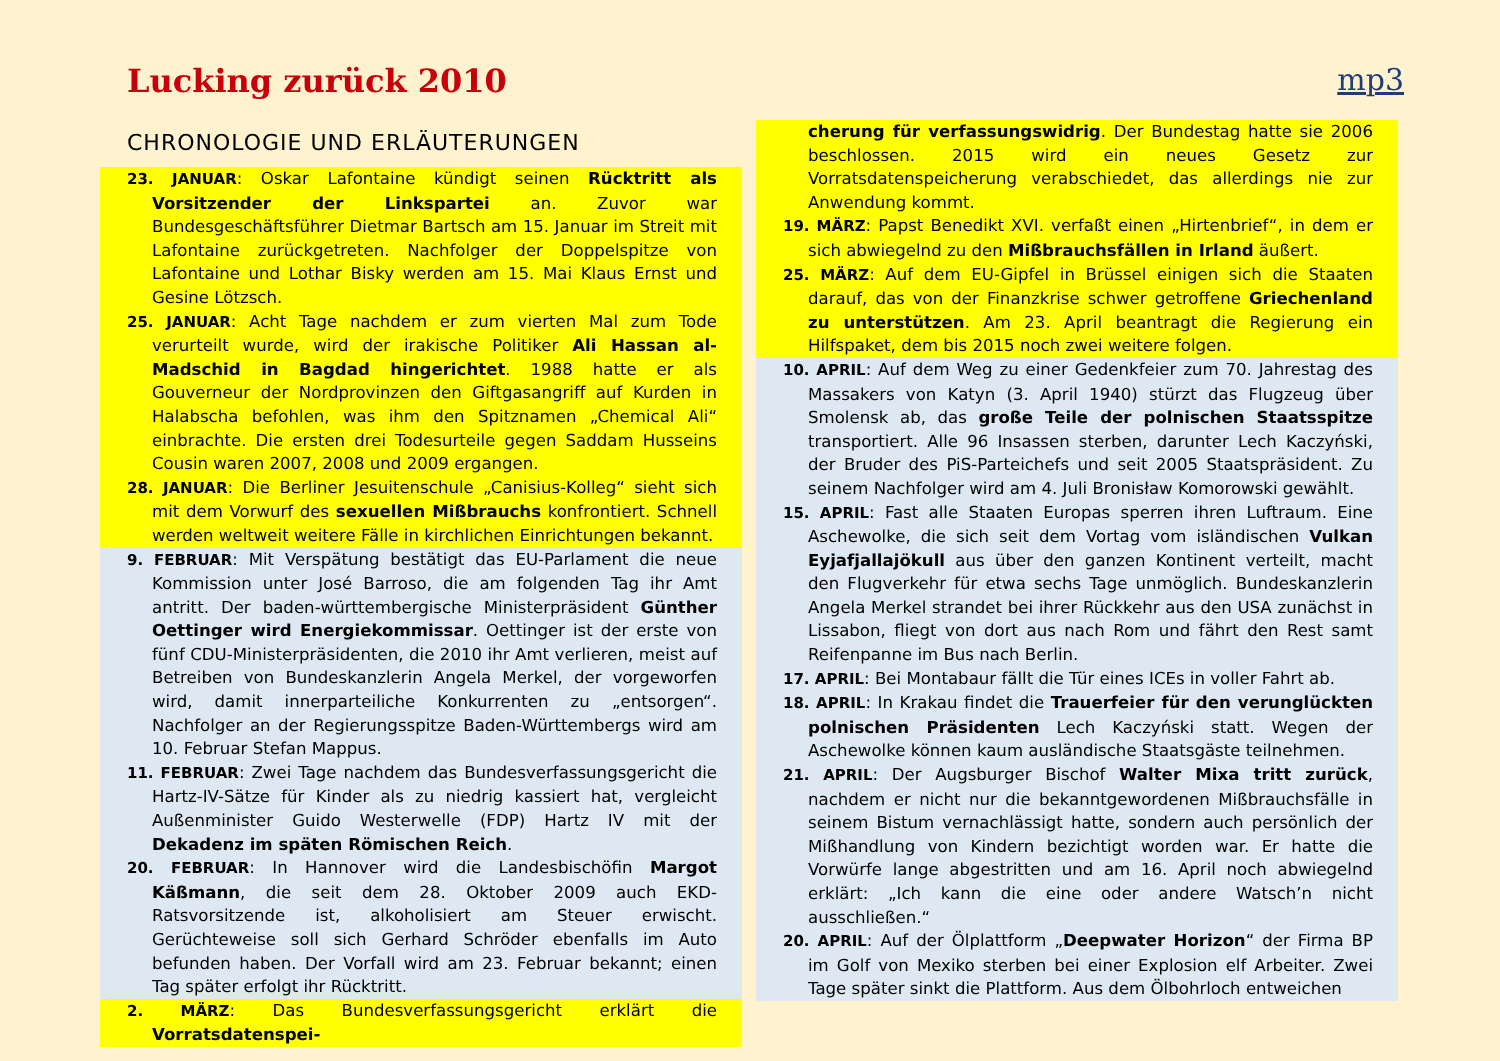Lucking zurück 2010 mp3
CHRONOLOGIE UND ERLÄUTERUNGEN
23. JANUAR: Oskar Lafontaine kündigt seinen Rücktritt als Vorsitzender der Linkspartei an. Zuvor war Bundesgeschäftsführer Dietmar Bartsch am 15. Januar im Streit mit Lafontaine zurückgetreten. Nachfolger der Doppelspitze von Lafontaine und Lothar Bisky werden am 15. Mai Klaus Ernst und Gesine Lötzsch.
25. JANUAR: Acht Tage nachdem er zum vierten Mal zum Tode verurteilt wurde, wird der irakische Politiker Ali Hassan al-Madschid in Bagdad hingerichtet. 1988 hatte er als Gouverneur der Nordprovinzen den Giftgasangriff auf Kurden in Halabscha befohlen, was ihm den Spitznamen „Chemical Ali“ einbrachte. Die ersten drei Todesurteile gegen Saddam Husseins Cousin waren 2007, 2008 und 2009 ergangen.
28. JANUAR: Die Berliner Jesuitenschule „Canisius-Kolleg“ sieht sich mit dem Vorwurf des sexuellen Mißbrauchs konfrontiert. Schnell werden weltweit weitere Fälle in kirchlichen Einrichtungen bekannt.
9. FEBRUAR: Mit Verspätung bestätigt das EU-Parlament die neue Kommission unter José Barroso, die am folgenden Tag ihr Amt antritt. Der baden-württembergische Ministerpräsident Günther Oettinger wird Energiekommissar. Oettinger ist der erste von fünf CDU-Ministerpräsidenten, die 2010 ihr Amt verlieren, meist auf Betreiben von Bundeskanzlerin Angela Merkel, der vorgeworfen wird, damit innerparteiliche Konkurrenten zu „entsorgen“. Nachfolger an der Regierungsspitze Baden-Württembergs wird am 10. Februar Stefan Mappus.
11. FEBRUAR: Zwei Tage nachdem das Bundesverfassungsgericht die Hartz-IV-Sätze für Kinder als zu niedrig kassiert hat, vergleicht Außenminister Guido Westerwelle (FDP) Hartz IV mit der Dekadenz im späten Römischen Reich.
20. FEBRUAR: In Hannover wird die Landesbischöfin Margot Käßmann, die seit dem 28. Oktober 2009 auch EKD-Ratsvorsitzende ist, alkoholisiert am Steuer erwischt. Gerüchteweise soll sich Gerhard Schröder ebenfalls im Auto befunden haben. Der Vorfall wird am 23. Februar bekannt; einen Tag später erfolgt ihr Rücktritt.
2. MÄRZ: Das Bundesverfassungsgericht erklärt die Vorratsdatenspei-
cherung für verfassungswidrig. Der Bundestag hatte sie 2006 beschlossen. 2015 wird ein neues Gesetz zur Vorratsdatenspeicherung verabschiedet, das allerdings nie zur Anwendung kommt.
19. MÄRZ: Papst Benedikt XVI. verfaßt einen „Hirtenbrief“, in dem er sich abwiegelnd zu den Mißbrauchsfällen in Irland äußert.
25. MÄRZ: Auf dem EU-Gipfel in Brüssel einigen sich die Staaten darauf, das von der Finanzkrise schwer getroffene Griechenland zu unterstützen. Am 23. April beantragt die Regierung ein Hilfspaket, dem bis 2015 noch zwei weitere folgen.
10. APRIL: Auf dem Weg zu einer Gedenkfeier zum 70. Jahrestag des Massakers von Katyn (3. April 1940) stürzt das Flugzeug über Smolensk ab, das große Teile der polnischen Staatsspitze transportiert. Alle 96 Insassen sterben, darunter Lech Kaczyński, der Bruder des PiS-Parteichefs und seit 2005 Staatspräsident. Zu seinem Nachfolger wird am 4. Juli Bronisław Komorowski gewählt.
15. APRIL: Fast alle Staaten Europas sperren ihren Luftraum. Eine Aschewolke, die sich seit dem Vortag vom isländischen Vulkan Eyjafjallajökull aus über den ganzen Kontinent verteilt, macht den Flugverkehr für etwa sechs Tage unmöglich. Bundeskanzlerin Angela Merkel strandet bei ihrer Rückkehr aus den USA zunächst in Lissabon, fliegt von dort aus nach Rom und fährt den Rest samt Reifenpanne im Bus nach Berlin.
17. APRIL: Bei Montabaur fällt die Tür eines ICEs in voller Fahrt ab.
18. APRIL: In Krakau findet die Trauerfeier für den verunglückten polnischen Präsidenten Lech Kaczyński statt. Wegen der Aschewolke können kaum ausländische Staatsgäste teilnehmen.
21. APRIL: Der Augsburger Bischof Walter Mixa tritt zurück, nachdem er nicht nur die bekanntgewordenen Mißbrauchsfälle in seinem Bistum vernachlässigt hatte, sondern auch persönlich der Mißhandlung von Kindern bezichtigt worden war. Er hatte die Vorwürfe lange abgestritten und am 16. April noch abwiegelnd erklärt: „Ich kann die eine oder andere Watsch’n nicht ausschließen.“
20. APRIL: Auf der Ölplattform „Deepwater Horizon“ der Firma BP im Golf von Mexiko sterben bei einer Explosion elf Arbeiter. Zwei Tage später sinkt die Plattform. Aus dem Ölbohrloch entweichen